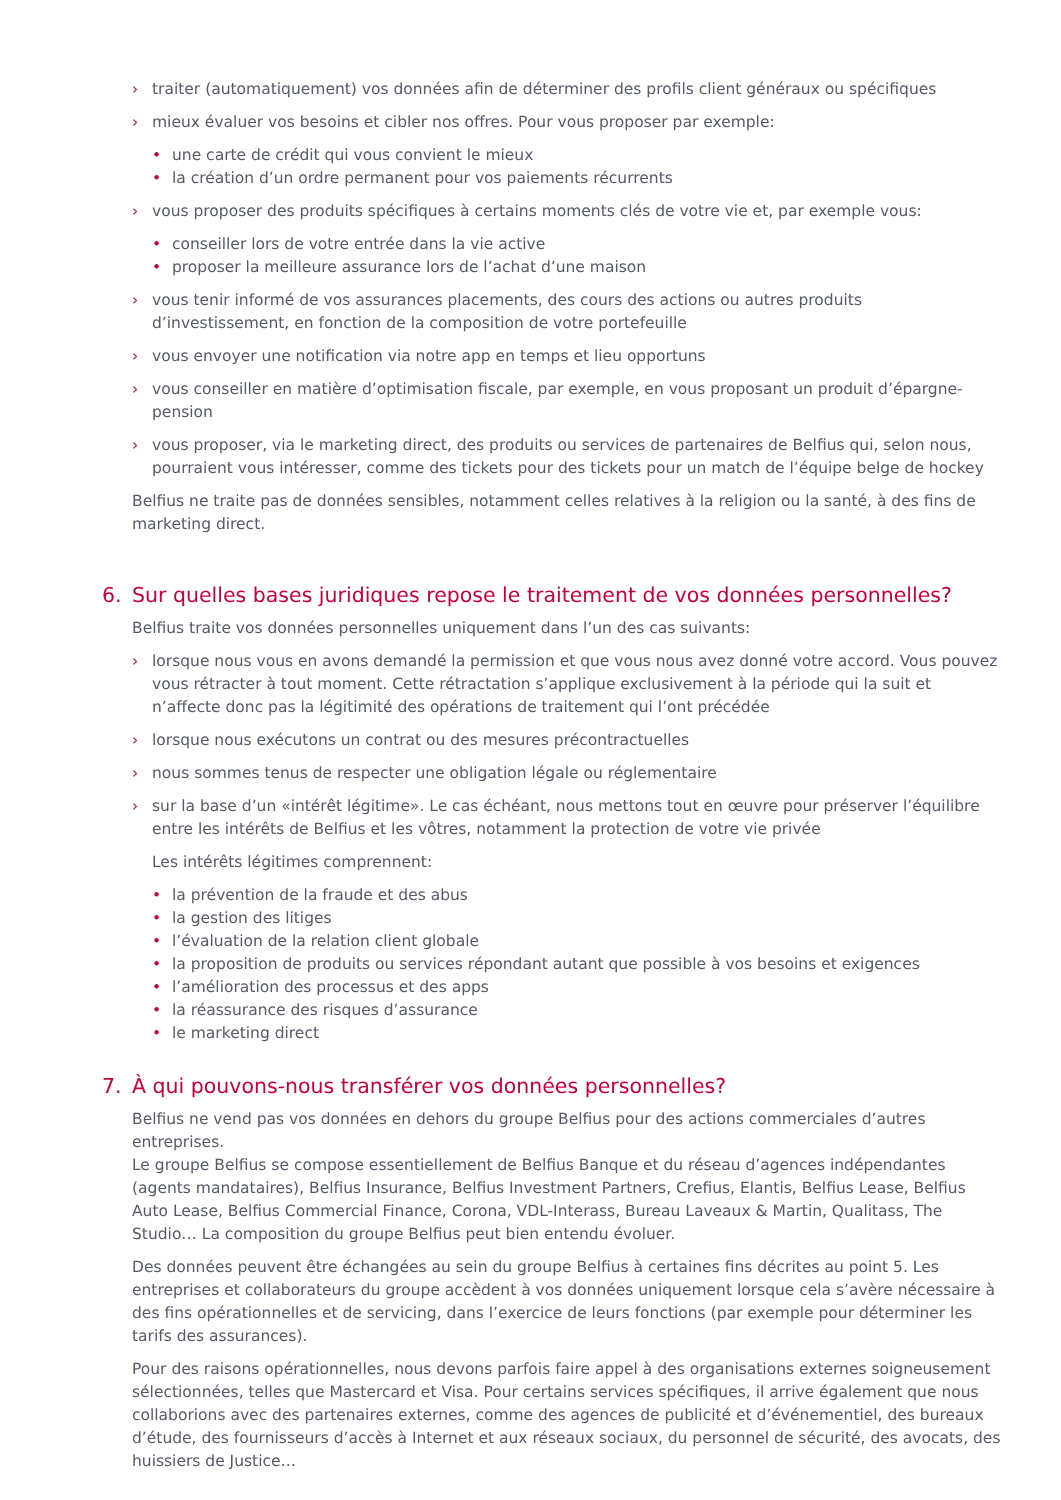› traiter (automatiquement) vos données afin de déterminer des profils client généraux ou spécifiques
› mieux évaluer vos besoins et cibler nos offres. Pour vous proposer par exemple:
• une carte de crédit qui vous convient le mieux
• la création d’un ordre permanent pour vos paiements récurrents
› vous proposer des produits spécifiques à certains moments clés de votre vie et, par exemple vous:
• conseiller lors de votre entrée dans la vie active
• proposer la meilleure assurance lors de l’achat d’une maison
› vous tenir informé de vos assurances placements, des cours des actions ou autres produits d’investissement, en fonction de la composition de votre portefeuille
› vous envoyer une notification via notre app en temps et lieu opportuns
› vous conseiller en matière d’optimisation fiscale, par exemple, en vous proposant un produit d’épargne-pension
› vous proposer, via le marketing direct, des produits ou services de partenaires de Belfius qui, selon nous, pourraient vous intéresser, comme des tickets pour des tickets pour un match de l’équipe belge de hockey
Belfius ne traite pas de données sensibles, notamment celles relatives à la religion ou la santé, à des fins de marketing direct.
6. Sur quelles bases juridiques repose le traitement de vos données personnelles?
Belfius traite vos données personnelles uniquement dans l’un des cas suivants:
› lorsque nous vous en avons demandé la permission et que vous nous avez donné votre accord. Vous pouvez vous rétracter à tout moment. Cette rétractation s’applique exclusivement à la période qui la suit et n’affecte donc pas la légitimité des opérations de traitement qui l’ont précédée
› lorsque nous exécutons un contrat ou des mesures précontractuelles
› nous sommes tenus de respecter une obligation légale ou réglementaire
› sur la base d’un «intérêt légitime». Le cas échéant, nous mettons tout en œuvre pour préserver l’équilibre entre les intérêts de Belfius et les vôtres, notamment la protection de votre vie privée
Les intérêts légitimes comprennent:
• la prévention de la fraude et des abus
• la gestion des litiges
• l’évaluation de la relation client globale
• la proposition de produits ou services répondant autant que possible à vos besoins et exigences
• l’amélioration des processus et des apps
• la réassurance des risques d’assurance
• le marketing direct
7. À qui pouvons-nous transférer vos données personnelles?
Belfius ne vend pas vos données en dehors du groupe Belfius pour des actions commerciales d’autres entreprises.
Le groupe Belfius se compose essentiellement de Belfius Banque et du réseau d’agences indépendantes (agents mandataires), Belfius Insurance, Belfius Investment Partners, Crefius, Elantis, Belfius Lease, Belfius Auto Lease, Belfius Commercial Finance, Corona, VDL-Interass, Bureau Laveaux & Martin, Qualitass, The Studio… La composition du groupe Belfius peut bien entendu évoluer.
Des données peuvent être échangées au sein du groupe Belfius à certaines fins décrites au point 5. Les entreprises et collaborateurs du groupe accèdent à vos données uniquement lorsque cela s’avère nécessaire à des fins opérationnelles et de servicing, dans l’exercice de leurs fonctions (par exemple pour déterminer les tarifs des assurances).
Pour des raisons opérationnelles, nous devons parfois faire appel à des organisations externes soigneusement sélectionnées, telles que Mastercard et Visa. Pour certains services spécifiques, il arrive également que nous collaborions avec des partenaires externes, comme des agences de publicité et d’événementiel, des bureaux d’étude, des fournisseurs d’accès à Internet et aux réseaux sociaux, du personnel de sécurité, des avocats, des huissiers de Justice…